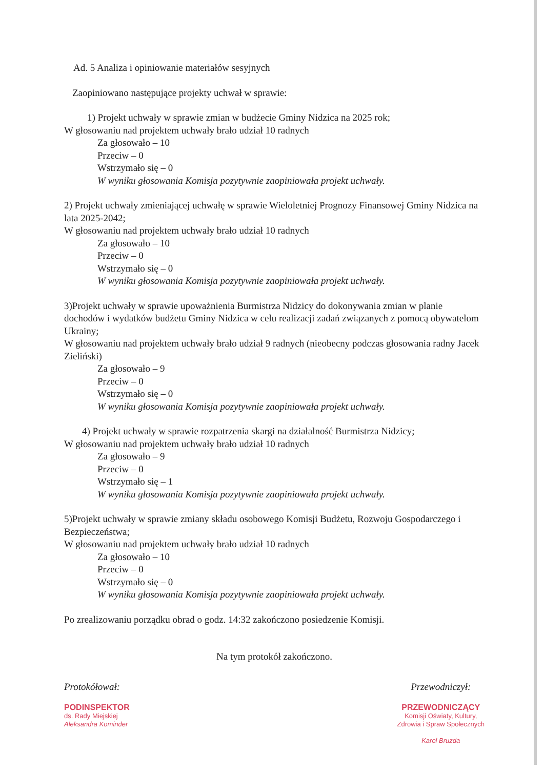Ad. 5 Analiza i opiniowanie materiałów sesyjnych
Zaopiniowano następujące projekty uchwał w sprawie:
1) Projekt uchwały w sprawie zmian w budżecie Gminy Nidzica na 2025 rok;
W głosowaniu nad projektem uchwały brało udział 10 radnych
Za głosowało – 10
Przeciw – 0
Wstrzymało się – 0
W wyniku głosowania Komisja pozytywnie zaopiniowała projekt uchwały.
2) Projekt uchwały zmieniającej uchwałę w sprawie Wieloletniej Prognozy Finansowej Gminy Nidzica na lata 2025-2042;
W głosowaniu nad projektem uchwały brało udział 10 radnych
Za głosowało – 10
Przeciw – 0
Wstrzymało się – 0
W wyniku głosowania Komisja pozytywnie zaopiniowała projekt uchwały.
3)Projekt uchwały w sprawie upoważnienia Burmistrza Nidzicy do dokonywania zmian w planie dochodów i wydatków budżetu Gminy Nidzica w celu realizacji zadań związanych z pomocą obywatelom Ukrainy;
W głosowaniu nad projektem uchwały brało udział 9 radnych (nieobecny podczas głosowania radny Jacek Zieliński)
Za głosowało – 9
Przeciw – 0
Wstrzymało się – 0
W wyniku głosowania Komisja pozytywnie zaopiniowała projekt uchwały.
4) Projekt uchwały w sprawie rozpatrzenia skargi na działalność Burmistrza Nidzicy;
W głosowaniu nad projektem uchwały brało udział 10 radnych
Za głosowało – 9
Przeciw – 0
Wstrzymało się – 1
W wyniku głosowania Komisja pozytywnie zaopiniowała projekt uchwały.
5)Projekt uchwały w sprawie zmiany składu osobowego Komisji Budżetu, Rozwoju Gospodarczego i Bezpieczeństwa;
W głosowaniu nad projektem uchwały brało udział 10 radnych
Za głosowało – 10
Przeciw – 0
Wstrzymało się – 0
W wyniku głosowania Komisja pozytywnie zaopiniowała projekt uchwały.
Po zrealizowaniu porządku obrad o godz. 14:32 zakończono posiedzenie Komisji.
Na tym protokół zakończono.
Protokółował:
PODINSPEKTOR
ds. Rady Miejskiej
Aleksandra Kominder
Przewodniczył:
PRZEWODNICZĄCY
Komisji Oświaty, Kultury,
Zdrowia i Spraw Społecznych
Karol Bruzda